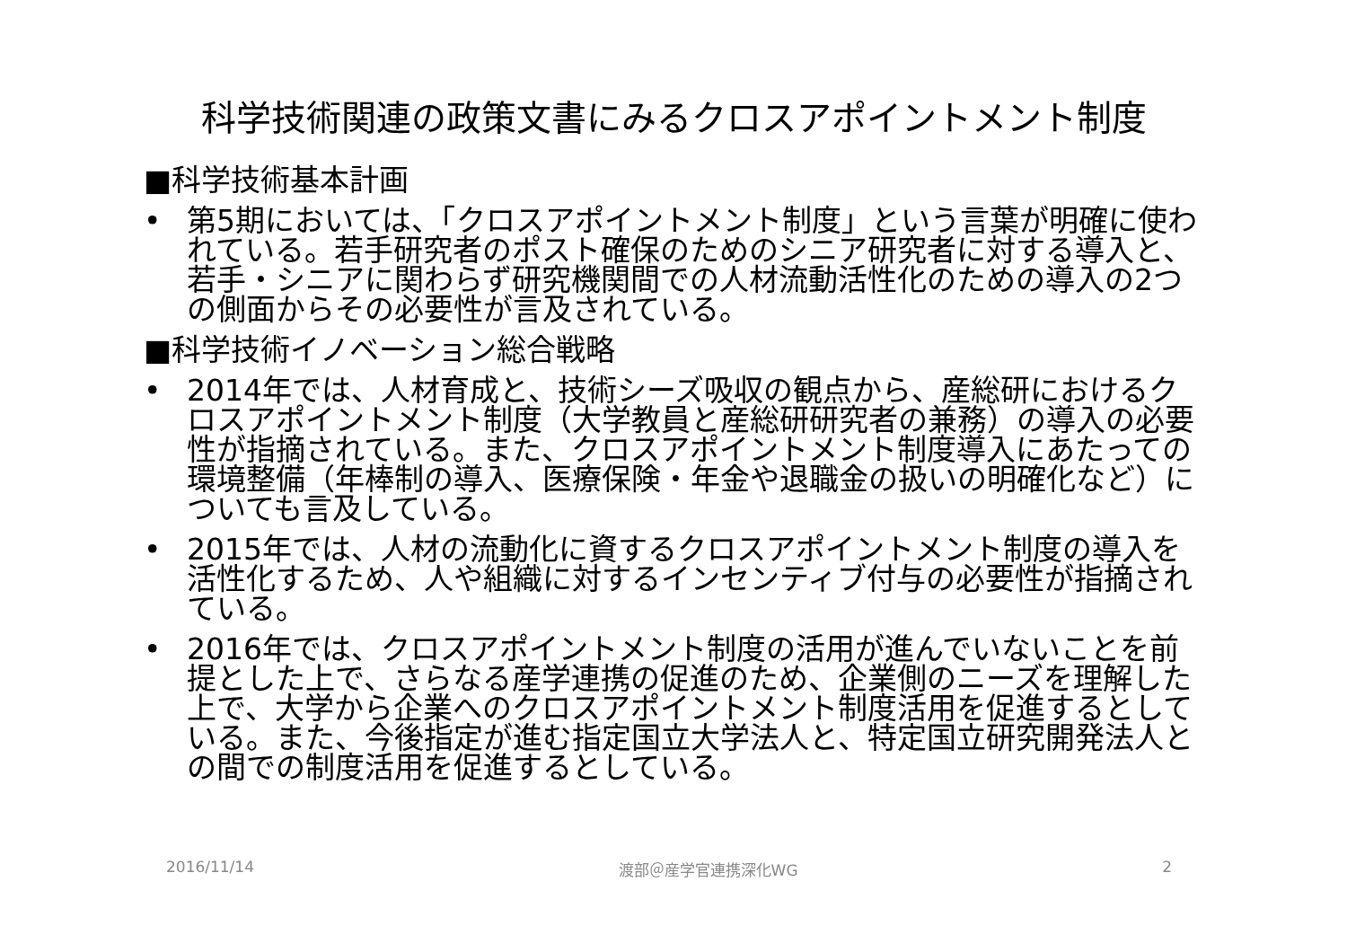科学技術関連の政策文書にみるクロスアポイントメント制度
■科学技術基本計画
• 第5期においては、「クロスアポイントメント制度」という言葉が明確に使われている。若手研究者のポスト確保のためのシニア研究者に対する導入と、若手・シニアに関わらず研究機関間での人材流動活性化のための導入の2つの側面からその必要性が言及されている。
■科学技術イノベーション総合戦略
• 2014年では、人材育成と、技術シーズ吸収の観点から、産総研におけるクロスアポイントメント制度（大学教員と産総研研究者の兼務）の導入の必要性が指摘されている。また、クロスアポイントメント制度導入にあたっての環境整備（年棒制の導入、医療保険・年金や退職金の扱いの明確化など）についても言及している。
• 2015年では、人材の流動化に資するクロスアポイントメント制度の導入を活性化するため、人や組織に対するインセンティブ付与の必要性が指摘されている。
• 2016年では、クロスアポイントメント制度の活用が進んでいないことを前提とした上で、さらなる産学連携の促進のため、企業側のニーズを理解した上で、大学から企業へのクロスアポイントメント制度活用を促進するとしている。また、今後指定が進む指定国立大学法人と、特定国立研究開発法人との間での制度活用を促進するとしている。
2016/11/14 渡部＠産学官連携深化WG 2